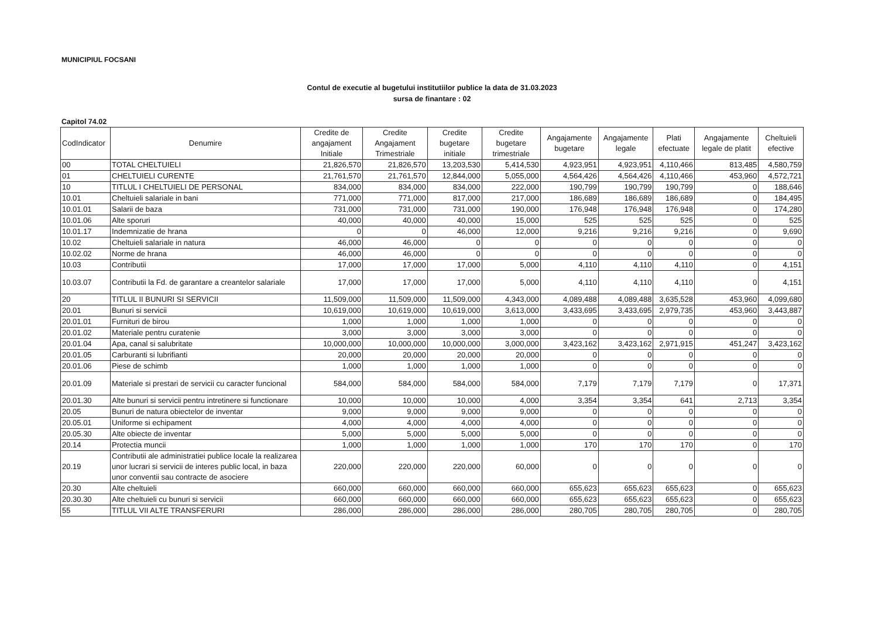MUNICIPIUL FOCSANI
Contul de executie al bugetului institutiilor publice la data de 31.03.2023
sursa de finantare : 02
Capitol 74.02
| CodIndicator | Denumire | Credite de angajament Initiale | Credite Angajament Trimestriale | Credite bugetare initiale | Credite bugetare trimestriale | Angajamente bugetare | Angajamente legale | Plati efectuate | Angajamente legale de platit | Cheltuieli efective |
| --- | --- | --- | --- | --- | --- | --- | --- | --- | --- | --- |
| 00 | TOTAL CHELTUIELI | 21,826,570 | 21,826,570 | 13,203,530 | 5,414,530 | 4,923,951 | 4,923,951 | 4,110,466 | 813,485 | 4,580,759 |
| 01 | CHELTUIELI CURENTE | 21,761,570 | 21,761,570 | 12,844,000 | 5,055,000 | 4,564,426 | 4,564,426 | 4,110,466 | 453,960 | 4,572,721 |
| 10 | TITLUL I CHELTUIELI DE PERSONAL | 834,000 | 834,000 | 834,000 | 222,000 | 190,799 | 190,799 | 190,799 | 0 | 188,646 |
| 10.01 | Cheltuieli salariale in bani | 771,000 | 771,000 | 817,000 | 217,000 | 186,689 | 186,689 | 186,689 | 0 | 184,495 |
| 10.01.01 | Salarii de baza | 731,000 | 731,000 | 731,000 | 190,000 | 176,948 | 176,948 | 176,948 | 0 | 174,280 |
| 10.01.06 | Alte sporuri | 40,000 | 40,000 | 40,000 | 15,000 | 525 | 525 | 525 | 0 | 525 |
| 10.01.17 | Indemnizatie de hrana | 0 | 0 | 46,000 | 12,000 | 9,216 | 9,216 | 9,216 | 0 | 9,690 |
| 10.02 | Cheltuieli salariale in natura | 46,000 | 46,000 | 0 | 0 | 0 | 0 | 0 | 0 | 0 |
| 10.02.02 | Norme de hrana | 46,000 | 46,000 | 0 | 0 | 0 | 0 | 0 | 0 | 0 |
| 10.03 | Contributii | 17,000 | 17,000 | 17,000 | 5,000 | 4,110 | 4,110 | 4,110 | 0 | 4,151 |
| 10.03.07 | Contributii la Fd. de garantare a creantelor salariale | 17,000 | 17,000 | 17,000 | 5,000 | 4,110 | 4,110 | 4,110 | 0 | 4,151 |
| 20 | TITLUL II BUNURI SI SERVICII | 11,509,000 | 11,509,000 | 11,509,000 | 4,343,000 | 4,089,488 | 4,089,488 | 3,635,528 | 453,960 | 4,099,680 |
| 20.01 | Bunuri si servicii | 10,619,000 | 10,619,000 | 10,619,000 | 3,613,000 | 3,433,695 | 3,433,695 | 2,979,735 | 453,960 | 3,443,887 |
| 20.01.01 | Furnituri de birou | 1,000 | 1,000 | 1,000 | 1,000 | 0 | 0 | 0 | 0 | 0 |
| 20.01.02 | Materiale pentru curatenie | 3,000 | 3,000 | 3,000 | 3,000 | 0 | 0 | 0 | 0 | 0 |
| 20.01.04 | Apa, canal si salubritate | 10,000,000 | 10,000,000 | 10,000,000 | 3,000,000 | 3,423,162 | 3,423,162 | 2,971,915 | 451,247 | 3,423,162 |
| 20.01.05 | Carburanti si lubrifianti | 20,000 | 20,000 | 20,000 | 20,000 | 0 | 0 | 0 | 0 | 0 |
| 20.01.06 | Piese de schimb | 1,000 | 1,000 | 1,000 | 1,000 | 0 | 0 | 0 | 0 | 0 |
| 20.01.09 | Materiale si prestari de servicii cu caracter funcional | 584,000 | 584,000 | 584,000 | 584,000 | 7,179 | 7,179 | 7,179 | 0 | 17,371 |
| 20.01.30 | Alte bunuri si servicii pentru intretinere si functionare | 10,000 | 10,000 | 10,000 | 4,000 | 3,354 | 3,354 | 641 | 2,713 | 3,354 |
| 20.05 | Bunuri de natura obiectelor de inventar | 9,000 | 9,000 | 9,000 | 9,000 | 0 | 0 | 0 | 0 | 0 |
| 20.05.01 | Uniforme si echipament | 4,000 | 4,000 | 4,000 | 4,000 | 0 | 0 | 0 | 0 | 0 |
| 20.05.30 | Alte obiecte de inventar | 5,000 | 5,000 | 5,000 | 5,000 | 0 | 0 | 0 | 0 | 0 |
| 20.14 | Protectia muncii | 1,000 | 1,000 | 1,000 | 1,000 | 170 | 170 | 170 | 0 | 170 |
| 20.19 | Contributii ale administratiei publice locale la realizarea unor lucrari si servicii de interes public local, in baza unor conventii sau contracte de asociere | 220,000 | 220,000 | 220,000 | 60,000 | 0 | 0 | 0 | 0 | 0 |
| 20.30 | Alte cheltuieli | 660,000 | 660,000 | 660,000 | 660,000 | 655,623 | 655,623 | 655,623 | 0 | 655,623 |
| 20.30.30 | Alte cheltuieli cu bunuri si servicii | 660,000 | 660,000 | 660,000 | 660,000 | 655,623 | 655,623 | 655,623 | 0 | 655,623 |
| 55 | TITLUL VII ALTE TRANSFERURI | 286,000 | 286,000 | 286,000 | 286,000 | 280,705 | 280,705 | 280,705 | 0 | 280,705 |